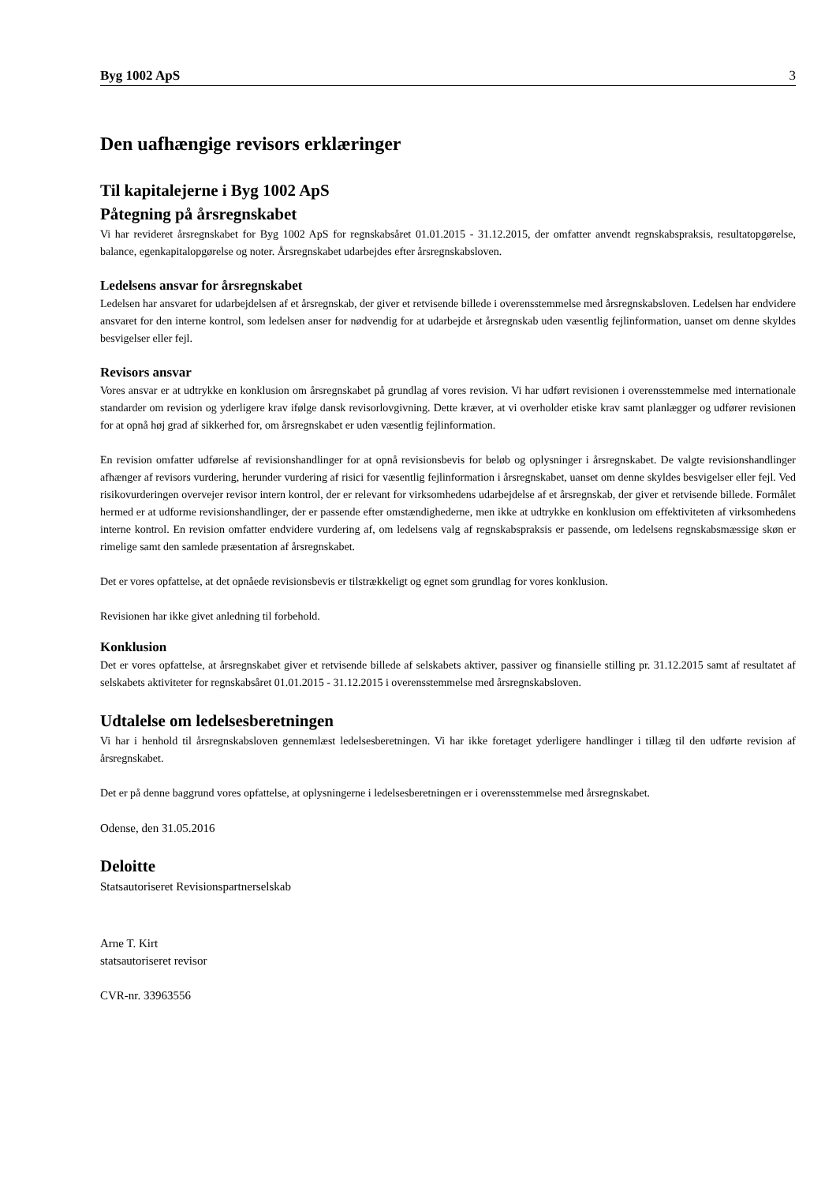Byg 1002 ApS 3
Den uafhængige revisors erklæringer
Til kapitalejerne i Byg 1002 ApS
Påtegning på årsregnskabet
Vi har revideret årsregnskabet for Byg 1002 ApS for regnskabsåret 01.01.2015 - 31.12.2015, der omfatter anvendt regnskabspraksis, resultatopgørelse, balance, egenkapitalopgørelse og noter. Årsregnskabet udarbejdes efter årsregnskabsloven.
Ledelsens ansvar for årsregnskabet
Ledelsen har ansvaret for udarbejdelsen af et årsregnskab, der giver et retvisende billede i overensstemmelse med årsregnskabsloven. Ledelsen har endvidere ansvaret for den interne kontrol, som ledelsen anser for nødvendig for at udarbejde et årsregnskab uden væsentlig fejlinformation, uanset om denne skyldes besvigelser eller fejl.
Revisors ansvar
Vores ansvar er at udtrykke en konklusion om årsregnskabet på grundlag af vores revision. Vi har udført revisionen i overensstemmelse med internationale standarder om revision og yderligere krav ifølge dansk revisorlovgivning. Dette kræver, at vi overholder etiske krav samt planlægger og udfører revisionen for at opnå høj grad af sikkerhed for, om årsregnskabet er uden væsentlig fejlinformation.
En revision omfatter udførelse af revisionshandlinger for at opnå revisionsbevis for beløb og oplysninger i årsregnskabet. De valgte revisionshandlinger afhænger af revisors vurdering, herunder vurdering af risici for væsentlig fejlinformation i årsregnskabet, uanset om denne skyldes besvigelser eller fejl. Ved risikovurderingen overvejer revisor intern kontrol, der er relevant for virksomhedens udarbejdelse af et årsregnskab, der giver et retvisende billede. Formålet hermed er at udforme revisionshandlinger, der er passende efter omstændighederne, men ikke at udtrykke en konklusion om effektiviteten af virksomhedens interne kontrol. En revision omfatter endvidere vurdering af, om ledelsens valg af regnskabspraksis er passende, om ledelsens regnskabsmæssige skøn er rimelige samt den samlede præsentation af årsregnskabet.
Det er vores opfattelse, at det opnåede revisionsbevis er tilstrækkeligt og egnet som grundlag for vores konklusion.
Revisionen har ikke givet anledning til forbehold.
Konklusion
Det er vores opfattelse, at årsregnskabet giver et retvisende billede af selskabets aktiver, passiver og finansielle stilling pr. 31.12.2015 samt af resultatet af selskabets aktiviteter for regnskabsåret 01.01.2015 - 31.12.2015 i overensstemmelse med årsregnskabsloven.
Udtalelse om ledelsesberetningen
Vi har i henhold til årsregnskabsloven gennemlæst ledelsesberetningen. Vi har ikke foretaget yderligere handlinger i tillæg til den udførte revision af årsregnskabet.
Det er på denne baggrund vores opfattelse, at oplysningerne i ledelsesberetningen er i overensstemmelse med årsregnskabet.
Odense, den 31.05.2016
Deloitte
Statsautoriseret Revisionspartnerselskab
Arne T. Kirt
statsautoriseret revisor
CVR-nr. 33963556